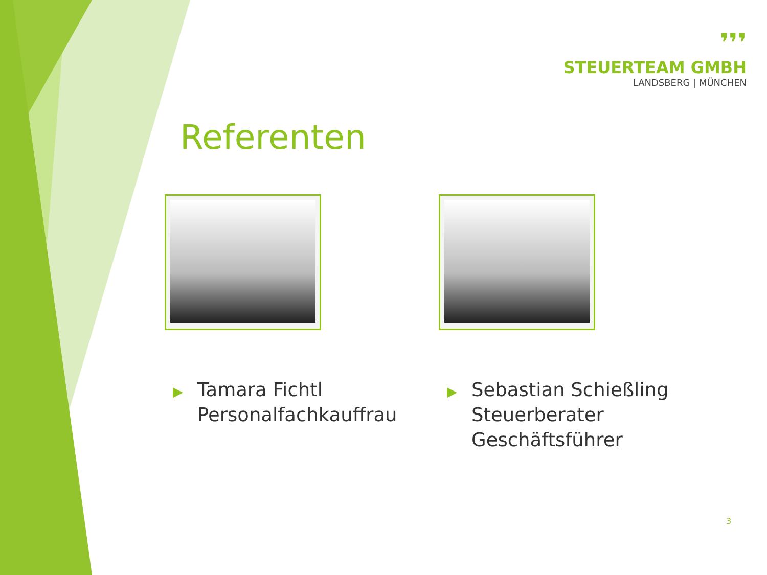❜❜❜
STEUERTEAM GMBH
LANDSBERG | MÜNCHEN
Referenten
▶ Tamara Fichtl
▶ Personalfachkauffrau
▶ Sebastian Schießling
▶ Steuerberater
▶ Geschäftsführer
3